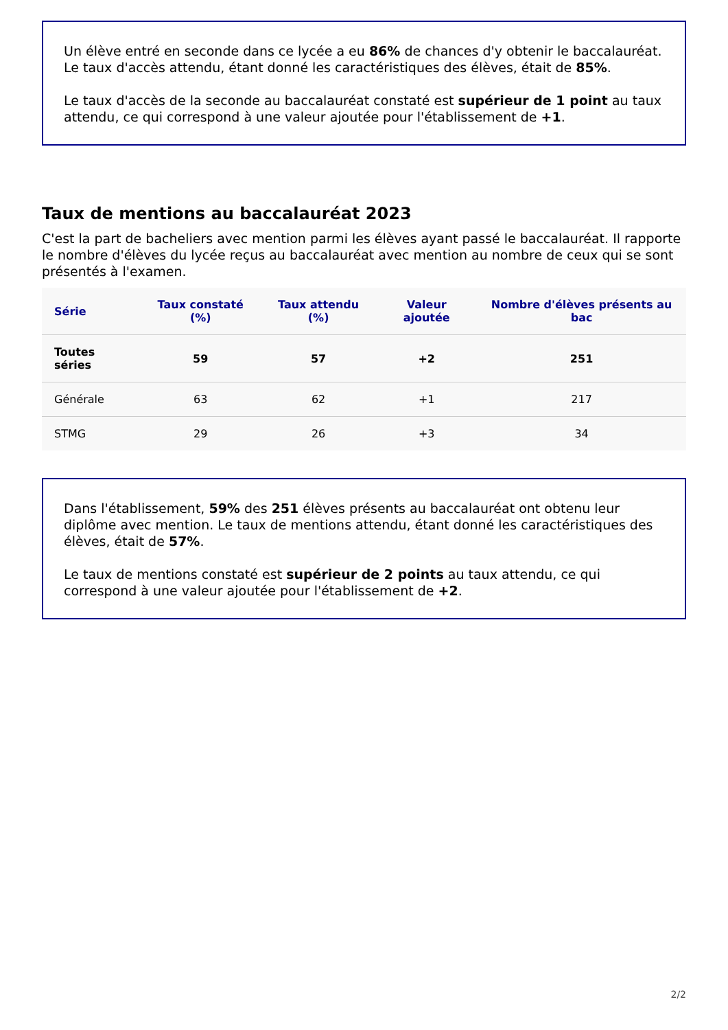Un élève entré en seconde dans ce lycée a eu 86% de chances d'y obtenir le baccalauréat. Le taux d'accès attendu, étant donné les caractéristiques des élèves, était de 85%.
Le taux d'accès de la seconde au baccalauréat constaté est supérieur de 1 point au taux attendu, ce qui correspond à une valeur ajoutée pour l'établissement de +1.
Taux de mentions au baccalauréat 2023
C'est la part de bacheliers avec mention parmi les élèves ayant passé le baccalauréat. Il rapporte le nombre d'élèves du lycée reçus au baccalauréat avec mention au nombre de ceux qui se sont présentés à l'examen.
| Série | Taux constaté (%) | Taux attendu (%) | Valeur ajoutée | Nombre d'élèves présents au bac |
| --- | --- | --- | --- | --- |
| Toutes séries | 59 | 57 | +2 | 251 |
| Générale | 63 | 62 | +1 | 217 |
| STMG | 29 | 26 | +3 | 34 |
Dans l'établissement, 59% des 251 élèves présents au baccalauréat ont obtenu leur diplôme avec mention. Le taux de mentions attendu, étant donné les caractéristiques des élèves, était de 57%.
Le taux de mentions constaté est supérieur de 2 points au taux attendu, ce qui correspond à une valeur ajoutée pour l'établissement de +2.
2/2